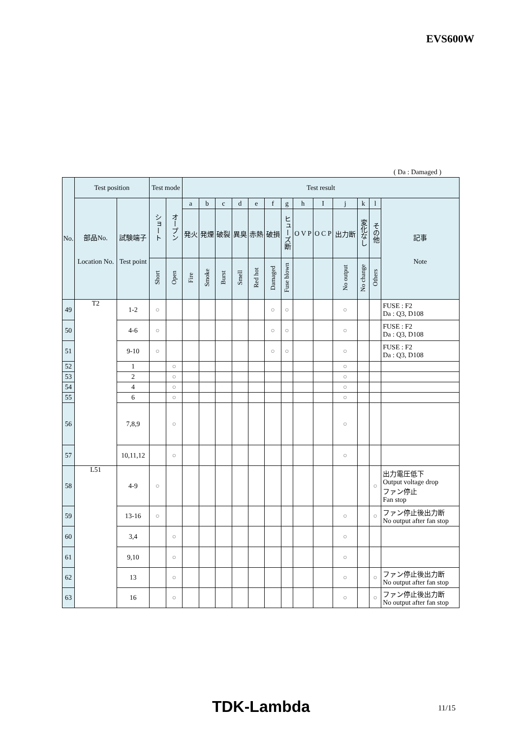EVS600W
( Da : Damaged )
| No. | Test position | | Test mode | | Test result | | | | | | | | | | | | |
| --- | --- | --- | --- | --- | --- | --- | --- | --- | --- | --- | --- | --- | --- | --- | --- | --- | --- |
| | 部品No. Location No. | 試験端子 Test point | ショート | オープン | a | b | c | d | e | f | g | h | I | j | k | l | 記事 Note |
| | | | | | 発火 | 発煙 | 破裂 | 異臭 | 赤熱 | 破損 | ヒューズ断 | O V P | O C P | 出力断 | 変化なし | その他 | |
| | | | Short | Open | Fire | Smoke | Burst | Smell | Red hot | Damaged | Fuse blown | | | No output | No change | Others | |
| 49 | T2 | 1-2 | ○ | | | | | | | ○ | ○ | | | ○ | | | FUSE : F2 Da : Q3, D108 |
| 50 | | 4-6 | ○ | | | | | | | ○ | ○ | | | ○ | | | FUSE : F2 Da : Q3, D108 |
| 51 | | 9-10 | ○ | | | | | | | ○ | ○ | | | ○ | | | FUSE : F2 Da : Q3, D108 |
| 52 | | 1 | | ○ | | | | | | | | | | ○ | | | |
| 53 | | 2 | | ○ | | | | | | | | | | ○ | | | |
| 54 | | 4 | | ○ | | | | | | | | | | ○ | | | |
| 55 | | 6 | | ○ | | | | | | | | | | ○ | | | |
| 56 | | 7,8,9 | | ○ | | | | | | | | | | ○ | | | |
| 57 | | 10,11,12 | | ○ | | | | | | | | | | ○ | | | |
| 58 | L51 | 4-9 | ○ | | | | | | | | | | | | | ○ | 出力電圧低下 Output voltage drop ファン停止 Fan stop |
| 59 | | 13-16 | ○ | | | | | | | | | | | ○ | | ○ | ファン停止後出力断 No output after fan stop |
| 60 | | 3,4 | | ○ | | | | | | | | | | ○ | | | |
| 61 | | 9,10 | | ○ | | | | | | | | | | ○ | | | |
| 62 | | 13 | | ○ | | | | | | | | | | ○ | | ○ | ファン停止後出力断 No output after fan stop |
| 63 | | 16 | | ○ | | | | | | | | | | ○ | | ○ | ファン停止後出力断 No output after fan stop |
TDK-Lambda 11/15